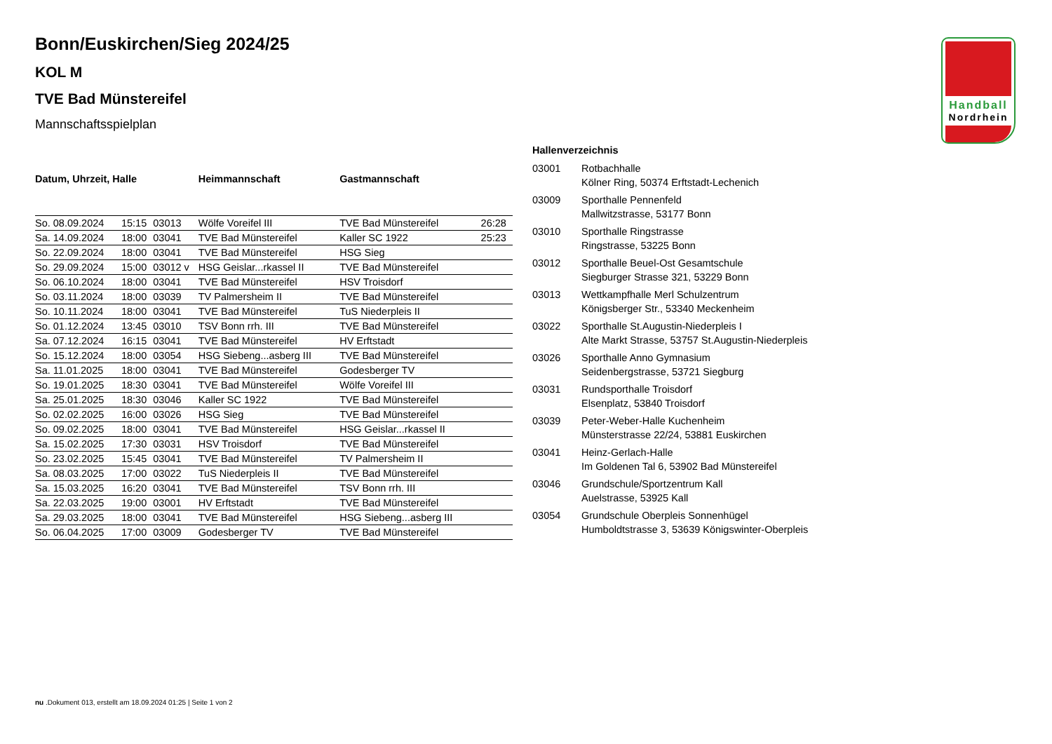Handball
Nordrhein
Bonn/Euskirchen/Sieg 2024/25
KOL M
TVE Bad Münstereifel
Mannschaftsspielplan
| Datum, Uhrzeit, Halle | | | Heimmannschaft | Gastmannschaft | |
| --- | --- | --- | --- | --- | --- |
| So. 08.09.2024 | 15:15 | 03013 | Wölfe Voreifel III | TVE Bad Münstereifel | 26:28 |
| Sa. 14.09.2024 | 18:00 | 03041 | TVE Bad Münstereifel | Kaller SC 1922 | 25:23 |
| So. 22.09.2024 | 18:00 | 03041 | TVE Bad Münstereifel | HSG Sieg | |
| So. 29.09.2024 | 15:00 | 03012 v | HSG Geislar...rkassel II | TVE Bad Münstereifel | |
| So. 06.10.2024 | 18:00 | 03041 | TVE Bad Münstereifel | HSV Troisdorf | |
| So. 03.11.2024 | 18:00 | 03039 | TV Palmersheim II | TVE Bad Münstereifel | |
| So. 10.11.2024 | 18:00 | 03041 | TVE Bad Münstereifel | TuS Niederpleis II | |
| So. 01.12.2024 | 13:45 | 03010 | TSV Bonn rrh. III | TVE Bad Münstereifel | |
| Sa. 07.12.2024 | 16:15 | 03041 | TVE Bad Münstereifel | HV Erftstadt | |
| So. 15.12.2024 | 18:00 | 03054 | HSG Siebeng...asberg III | TVE Bad Münstereifel | |
| Sa. 11.01.2025 | 18:00 | 03041 | TVE Bad Münstereifel | Godesberger TV | |
| So. 19.01.2025 | 18:30 | 03041 | TVE Bad Münstereifel | Wölfe Voreifel III | |
| Sa. 25.01.2025 | 18:30 | 03046 | Kaller SC 1922 | TVE Bad Münstereifel | |
| So. 02.02.2025 | 16:00 | 03026 | HSG Sieg | TVE Bad Münstereifel | |
| So. 09.02.2025 | 18:00 | 03041 | TVE Bad Münstereifel | HSG Geislar...rkassel II | |
| Sa. 15.02.2025 | 17:30 | 03031 | HSV Troisdorf | TVE Bad Münstereifel | |
| So. 23.02.2025 | 15:45 | 03041 | TVE Bad Münstereifel | TV Palmersheim II | |
| Sa. 08.03.2025 | 17:00 | 03022 | TuS Niederpleis II | TVE Bad Münstereifel | |
| Sa. 15.03.2025 | 16:20 | 03041 | TVE Bad Münstereifel | TSV Bonn rrh. III | |
| Sa. 22.03.2025 | 19:00 | 03001 | HV Erftstadt | TVE Bad Münstereifel | |
| Sa. 29.03.2025 | 18:00 | 03041 | TVE Bad Münstereifel | HSG Siebeng...asberg III | |
| So. 06.04.2025 | 17:00 | 03009 | Godesberger TV | TVE Bad Münstereifel | |
Hallenverzeichnis
| 03001 | Rotbachhalle Kölner Ring, 50374 Erftstadt-Lechenich |
| 03009 | Sporthalle Pennenfeld Mallwitzstrasse, 53177 Bonn |
| 03010 | Sporthalle Ringstrasse Ringstrasse, 53225 Bonn |
| 03012 | Sporthalle Beuel-Ost Gesamtschule Siegburger Strasse 321, 53229 Bonn |
| 03013 | Wettkampfhalle Merl Schulzentrum Königsberger Str., 53340 Meckenheim |
| 03022 | Sporthalle St.Augustin-Niederpleis I Alte Markt Strasse, 53757 St.Augustin-Niederpleis |
| 03026 | Sporthalle Anno Gymnasium Seidenbergstrasse, 53721 Siegburg |
| 03031 | Rundsporthalle Troisdorf Elsenplatz, 53840 Troisdorf |
| 03039 | Peter-Weber-Halle Kuchenheim Münsterstrasse 22/24, 53881 Euskirchen |
| 03041 | Heinz-Gerlach-Halle Im Goldenen Tal 6, 53902 Bad Münstereifel |
| 03046 | Grundschule/Sportzentrum Kall Auelstrasse, 53925 Kall |
| 03054 | Grundschule Oberpleis Sonnenhügel Humboldtstrasse 3, 53639 Königswinter-Oberpleis |
nu .Dokument 013, erstellt am 18.09.2024 01:25 | Seite 1 von 2